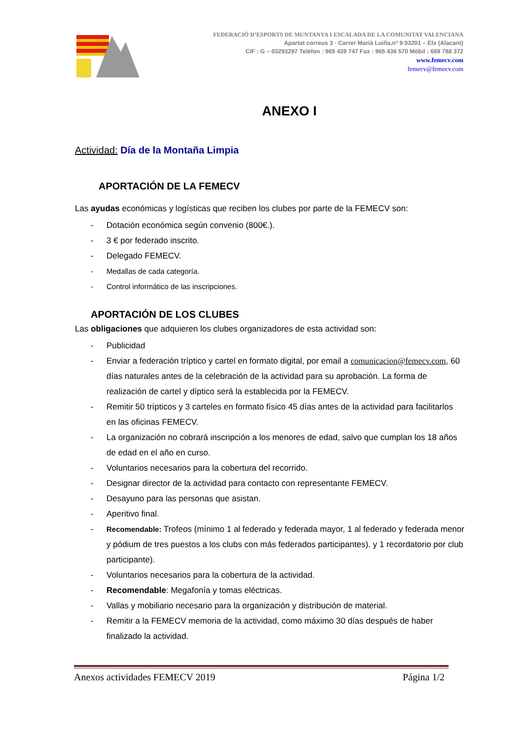FEDERACIÓ D’ESPORTS DE MUNTANYA I ESCALADA DE LA COMUNITAT VALENCIANA
Apartat correus 3 · Carrer Marià Luiña,nº 9 03201 – Elx (Alacant)
CIF : G – 03293297 Telèfon : 965 439 747 Fax : 965 436 570 Mòbil : 669 788 372
www.femecv.com
femecv@femecv.com
ANEXO I
Actividad: Día de la Montaña Limpia
APORTACIÓN DE LA FEMECV
Las ayudas económicas y logísticas que reciben los clubes por parte de la FEMECV son:
- Dotación económica según convenio (800€.).
- 3 € por federado inscrito.
- Delegado FEMECV.
- Medallas de cada categoría.
- Control informático de las inscripciones.
APORTACIÓN DE LOS CLUBES
Las obligaciones que adquieren los clubes organizadores de esta actividad son:
- Publicidad
- Enviar a federación tríptico y cartel en formato digital, por email a comunicacion@femecv.com, 60 días naturales antes de la celebración de la actividad para su aprobación. La forma de realización de cartel y díptico será la establecida por la FEMECV.
- Remitir 50 trípticos y 3 carteles en formato físico 45 días antes de la actividad para facilitarlos en las oficinas FEMECV.
- La organización no cobrará inscripción a los menores de edad, salvo que cumplan los 18 años de edad en el año en curso.
- Voluntarios necesarios para la cobertura del recorrido.
- Designar director de la actividad para contacto con representante FEMECV.
- Desayuno para las personas que asistan.
- Aperitivo final.
- Recomendable: Trofeos (mínimo 1 al federado y federada mayor, 1 al federado y federada menor y pódium de tres puestos a los clubs con más federados participantes). y 1 recordatorio por club participante).
- Voluntarios necesarios para la cobertura de la actividad.
- Recomendable: Megafonía y tomas eléctricas.
- Vallas y mobiliario necesario para la organización y distribución de material.
- Remitir a la FEMECV memoria de la actividad, como máximo 30 días después de haber finalizado la actividad.
Anexos actividades FEMECV 2019 Página 1/2